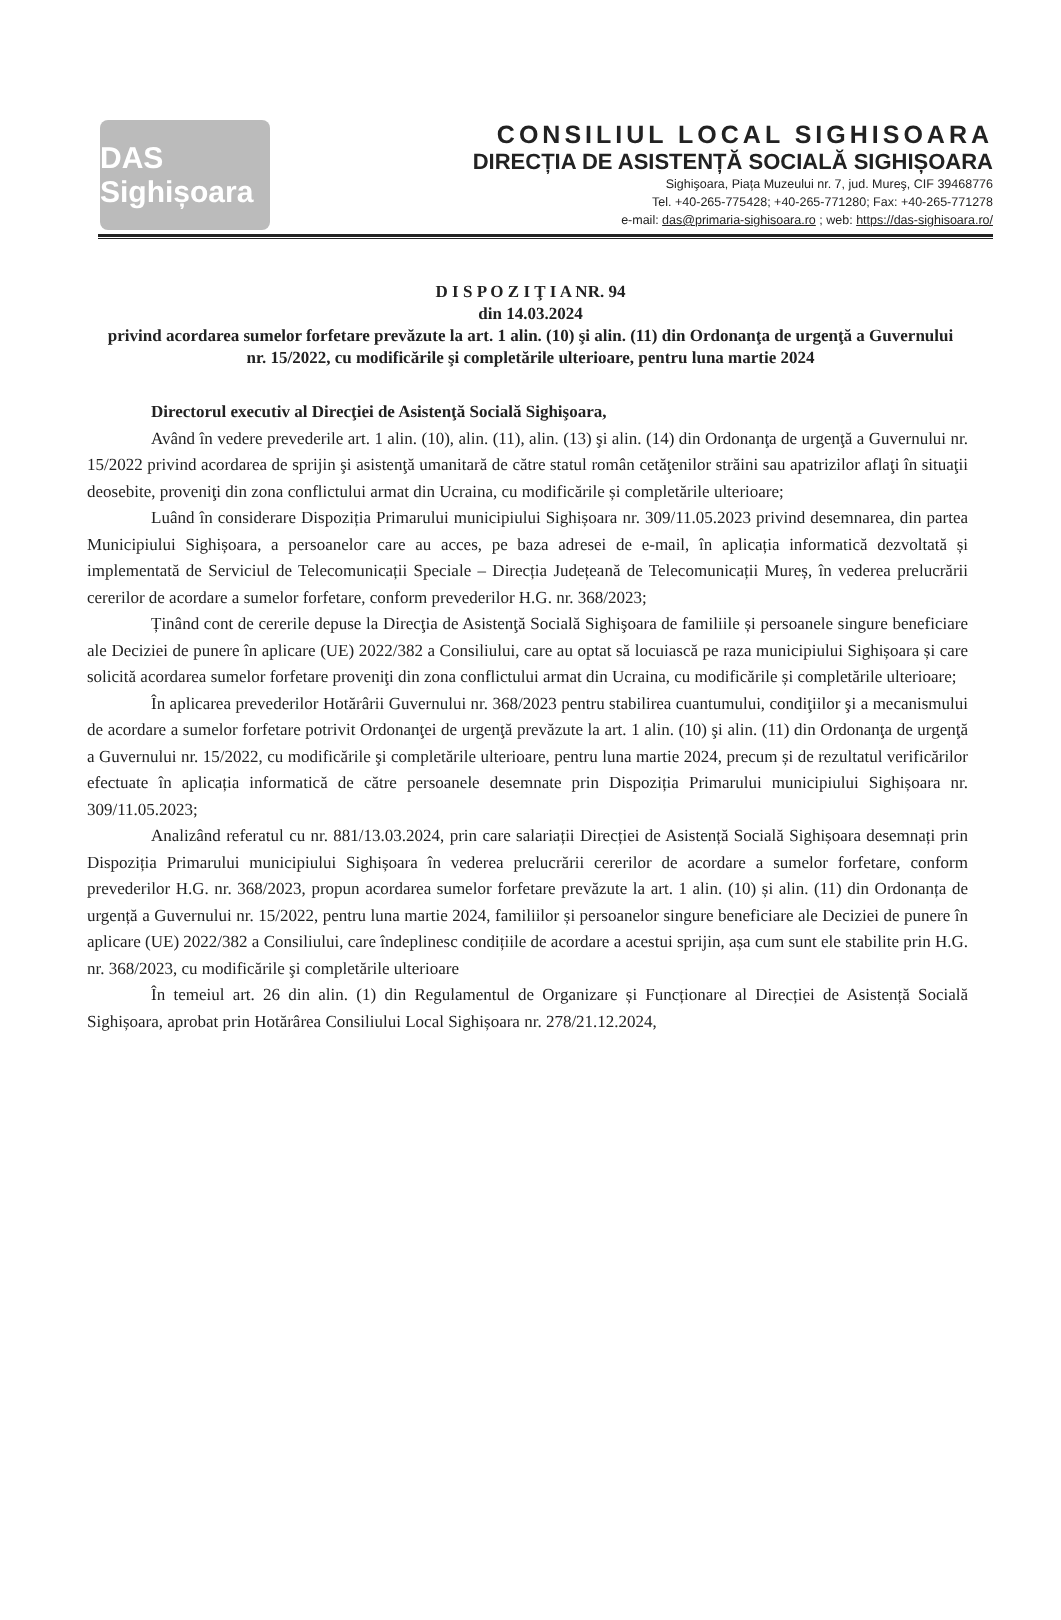DAS Sighișoara
CONSILIUL LOCAL SIGHISOARA
DIRECȚIA DE ASISTENȚĂ SOCIALĂ SIGHIȘOARA
Sighişoara, Piața Muzeului nr. 7, jud. Mureş, CIF 39468776
Tel. +40-265-775428; +40-265-771280; Fax: +40-265-771278
e-mail: das@primaria-sighisoara.ro ; web: https://das-sighisoara.ro/
D I S P O Z I Ţ I A NR. 94
din 14.03.2024
privind acordarea sumelor forfetare prevăzute la art. 1 alin. (10) şi alin. (11) din Ordonanţa de urgenţă a Guvernului nr. 15/2022, cu modificările şi completările ulterioare, pentru luna martie 2024
Directorul executiv al Direcţiei de Asistenţă Socială Sighişoara,
Având în vedere prevederile art. 1 alin. (10), alin. (11), alin. (13) şi alin. (14) din Ordonanţa de urgenţă a Guvernului nr. 15/2022 privind acordarea de sprijin şi asistenţă umanitară de către statul român cetăţenilor străini sau apatrizilor aflaţi în situaţii deosebite, proveniţi din zona conflictului armat din Ucraina, cu modificările și completările ulterioare;
Luând în considerare Dispoziția Primarului municipiului Sighișoara nr. 309/11.05.2023 privind desemnarea, din partea Municipiului Sighișoara, a persoanelor care au acces, pe baza adresei de e-mail, în aplicația informatică dezvoltată și implementată de Serviciul de Telecomunicații Speciale – Direcția Județeană de Telecomunicații Mureș, în vederea prelucrării cererilor de acordare a sumelor forfetare, conform prevederilor H.G. nr. 368/2023;
Ținând cont de cererile depuse la Direcţia de Asistenţă Socială Sighişoara de familiile și persoanele singure beneficiare ale Deciziei de punere în aplicare (UE) 2022/382 a Consiliului, care au optat să locuiască pe raza municipiului Sighișoara și care solicită acordarea sumelor forfetare proveniţi din zona conflictului armat din Ucraina, cu modificările și completările ulterioare;
În aplicarea prevederilor Hotărârii Guvernului nr. 368/2023 pentru stabilirea cuantumului, condiţiilor şi a mecanismului de acordare a sumelor forfetare potrivit Ordonanţei de urgenţă prevăzute la art. 1 alin. (10) şi alin. (11) din Ordonanţa de urgenţă a Guvernului nr. 15/2022, cu modificările şi completările ulterioare, pentru luna martie 2024, precum și de rezultatul verificărilor efectuate în aplicația informatică de către persoanele desemnate prin Dispoziția Primarului municipiului Sighișoara nr. 309/11.05.2023;
Analizând referatul cu nr. 881/13.03.2024, prin care salariații Direcției de Asistență Socială Sighișoara desemnați prin Dispoziția Primarului municipiului Sighișoara în vederea prelucrării cererilor de acordare a sumelor forfetare, conform prevederilor H.G. nr. 368/2023, propun acordarea sumelor forfetare prevăzute la art. 1 alin. (10) și alin. (11) din Ordonanța de urgență a Guvernului nr. 15/2022, pentru luna martie 2024, familiilor și persoanelor singure beneficiare ale Deciziei de punere în aplicare (UE) 2022/382 a Consiliului, care îndeplinesc condițiile de acordare a acestui sprijin, așa cum sunt ele stabilite prin H.G. nr. 368/2023, cu modificările şi completările ulterioare
În temeiul art. 26 din alin. (1) din Regulamentul de Organizare și Funcționare al Direcției de Asistență Socială Sighișoara, aprobat prin Hotărârea Consiliului Local Sighișoara nr. 278/21.12.2024,